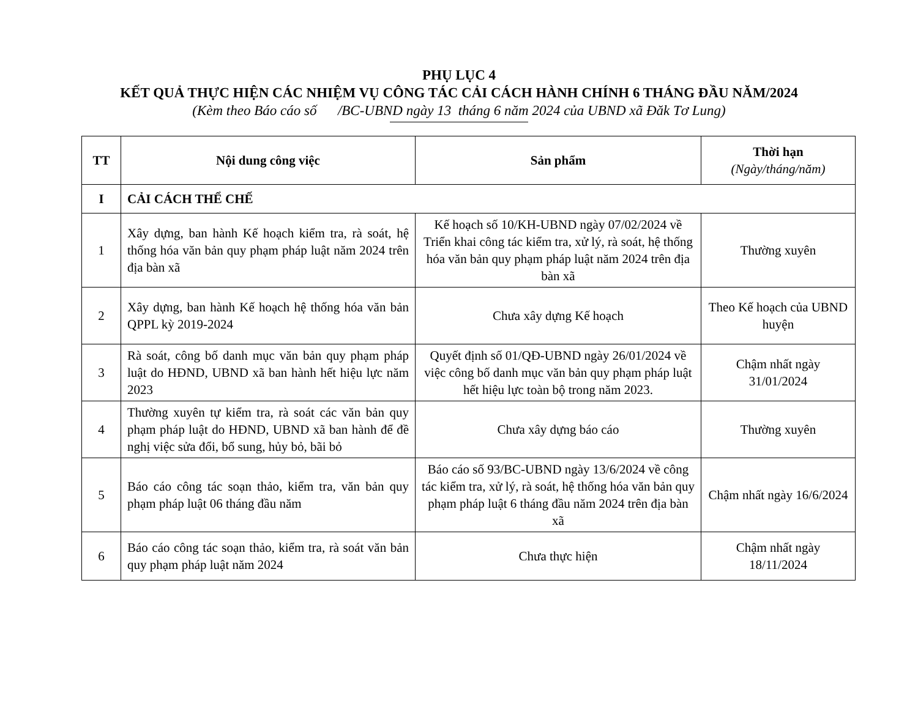PHỤ LỤC 4
KẾT QUẢ THỰC HIỆN CÁC NHIỆM VỤ CÔNG TÁC CẢI CÁCH HÀNH CHÍNH 6 THÁNG ĐẦU NĂM/2024
(Kèm theo Báo cáo số /BC-UBND ngày 13 tháng 6 năm 2024 của UBND xã Đăk Tơ Lung)
| TT | Nội dung công việc | Sản phẩm | Thời hạn (Ngày/tháng/năm) |
| --- | --- | --- | --- |
| I | CẢI CÁCH THỂ CHẾ | | |
| 1 | Xây dựng, ban hành Kế hoạch kiểm tra, rà soát, hệ thống hóa văn bản quy phạm pháp luật năm 2024 trên địa bàn xã | Kế hoạch số 10/KH-UBND ngày 07/02/2024 về Triển khai công tác kiểm tra, xử lý, rà soát, hệ thống hóa văn bản quy phạm pháp luật năm 2024 trên địa bàn xã | Thường xuyên |
| 2 | Xây dựng, ban hành Kế hoạch hệ thống hóa văn bản QPPL kỳ 2019-2024 | Chưa xây dựng Kế hoạch | Theo Kế hoạch của UBND huyện |
| 3 | Rà soát, công bố danh mục văn bản quy phạm pháp luật do HĐND, UBND xã ban hành hết hiệu lực năm 2023 | Quyết định số 01/QĐ-UBND ngày 26/01/2024 về việc công bố danh mục văn bản quy phạm pháp luật hết hiệu lực toàn bộ trong năm 2023. | Chậm nhất ngày 31/01/2024 |
| 4 | Thường xuyên tự kiểm tra, rà soát các văn bản quy phạm pháp luật do HĐND, UBND xã ban hành để đề nghị việc sửa đổi, bổ sung, hủy bỏ, bãi bỏ | Chưa xây dựng báo cáo | Thường xuyên |
| 5 | Báo cáo công tác soạn thảo, kiểm tra, văn bản quy phạm pháp luật 06 tháng đầu năm | Báo cáo số 93/BC-UBND ngày 13/6/2024 về công tác kiểm tra, xử lý, rà soát, hệ thống hóa văn bản quy phạm pháp luật 6 tháng đầu năm 2024 trên địa bàn xã | Chậm nhất ngày 16/6/2024 |
| 6 | Báo cáo công tác soạn thảo, kiểm tra, rà soát văn bản quy phạm pháp luật năm 2024 | Chưa thực hiện | Chậm nhất ngày 18/11/2024 |